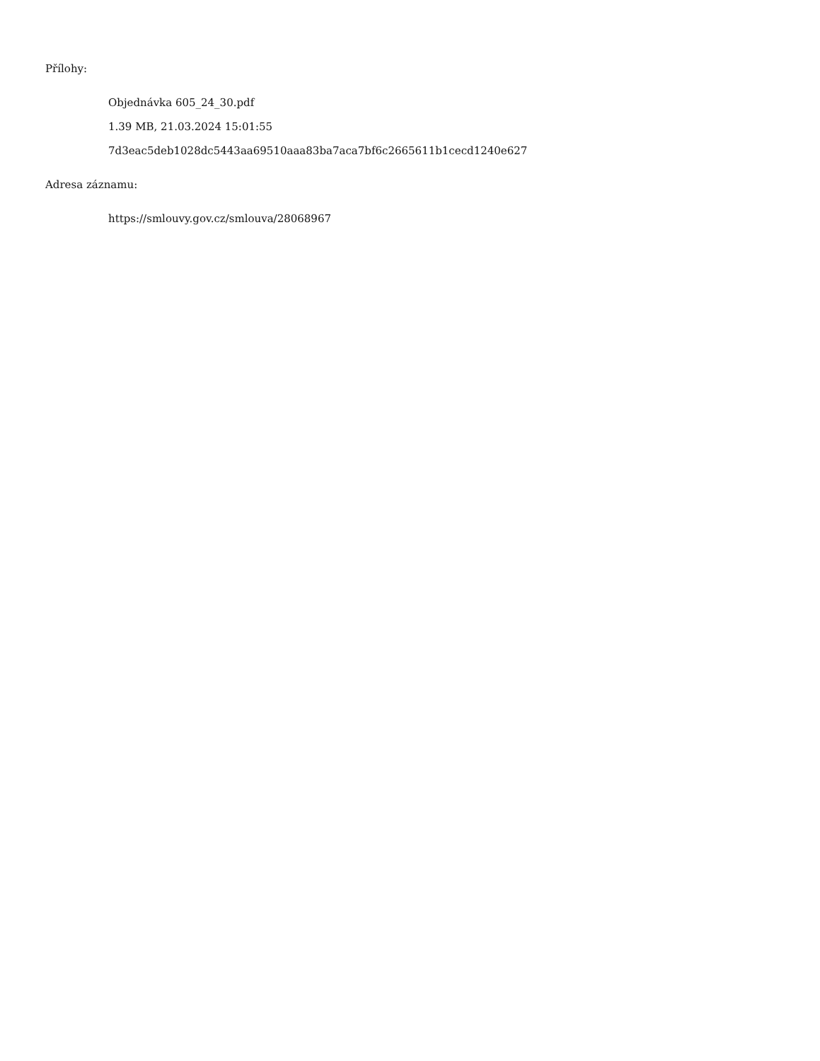Přílohy:
Objednávka 605_24_30.pdf
1.39 MB, 21.03.2024 15:01:55
7d3eac5deb1028dc5443aa69510aaa83ba7aca7bf6c2665611b1cecd1240e627
Adresa záznamu:
https://smlouvy.gov.cz/smlouva/28068967